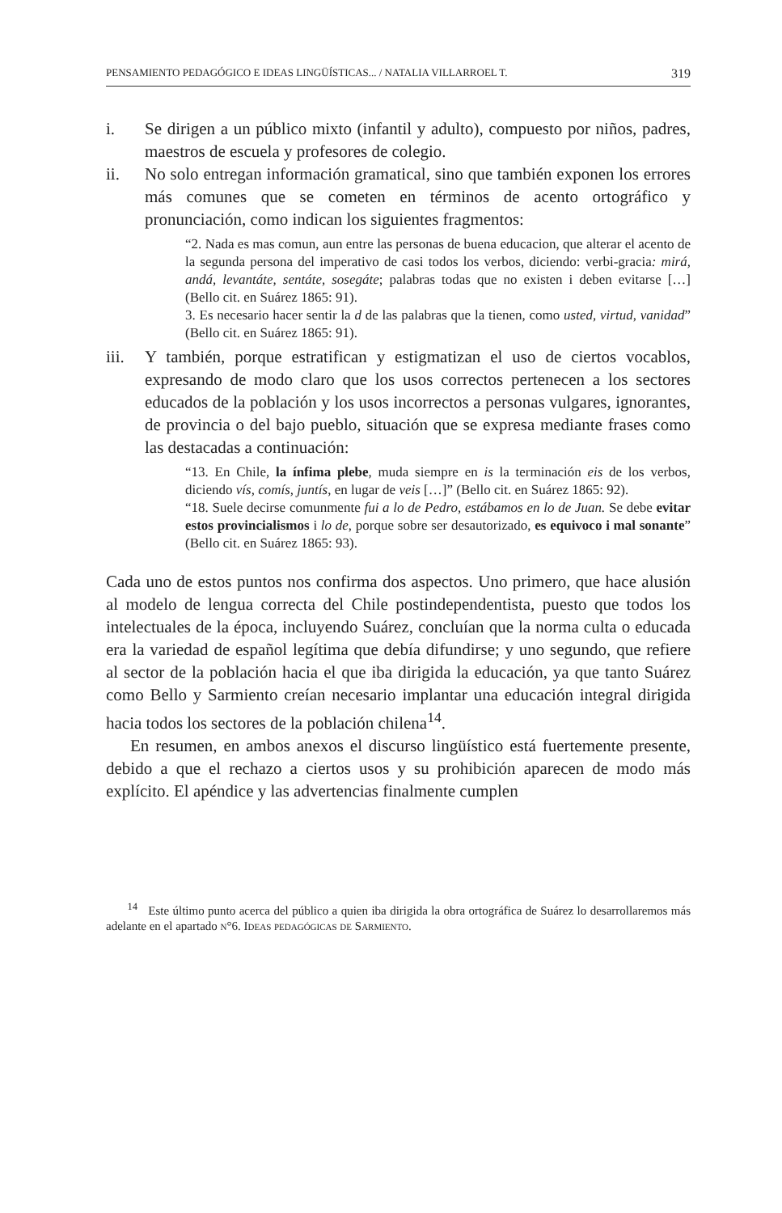PENSAMIENTO PEDAGÓGICO E IDEAS LINGÜÍSTICAS... / NATALIA VILLARROEL T. 319
i. Se dirigen a un público mixto (infantil y adulto), compuesto por niños, padres, maestros de escuela y profesores de colegio.
ii. No solo entregan información gramatical, sino que también exponen los errores más comunes que se cometen en términos de acento ortográfico y pronunciación, como indican los siguientes fragmentos:
“2. Nada es mas comun, aun entre las personas de buena educacion, que alterar el acento de la segunda persona del imperativo de casi todos los verbos, diciendo: verbi-gracia: mirá, andá, levantáte, sentáte, sosegáte; palabras todas que no existen i deben evitarse […] (Bello cit. en Suárez 1865: 91).
3. Es necesario hacer sentir la d de las palabras que la tienen, como usted, virtud, vanidad” (Bello cit. en Suárez 1865: 91).
iii. Y también, porque estratifican y estigmatizan el uso de ciertos vocablos, expresando de modo claro que los usos correctos pertenecen a los sectores educados de la población y los usos incorrectos a personas vulgares, ignorantes, de provincia o del bajo pueblo, situación que se expresa mediante frases como las destacadas a continuación:
“13. En Chile, la ínfima plebe, muda siempre en is la terminación eis de los verbos, diciendo vís, comís, juntís, en lugar de veis […]” (Bello cit. en Suárez 1865: 92).
“18. Suele decirse comunmente fui a lo de Pedro, estábamos en lo de Juan. Se debe evitar estos provincialismos i lo de, porque sobre ser desautorizado, es equivoco i mal sonante” (Bello cit. en Suárez 1865: 93).
Cada uno de estos puntos nos confirma dos aspectos. Uno primero, que hace alusión al modelo de lengua correcta del Chile postindependentista, puesto que todos los intelectuales de la época, incluyendo Suárez, concluían que la norma culta o educada era la variedad de español legítima que debía difundirse; y uno segundo, que refiere al sector de la población hacia el que iba dirigida la educación, ya que tanto Suárez como Bello y Sarmiento creían necesario implantar una educación integral dirigida hacia todos los sectores de la población chilena<sup>14</sup>.
En resumen, en ambos anexos el discurso lingüístico está fuertemente presente, debido a que el rechazo a ciertos usos y su prohibición aparecen de modo más explícito. El apéndice y las advertencias finalmente cumplen
<sup>14</sup> Este último punto acerca del público a quien iba dirigida la obra ortográfica de Suárez lo desarrollaremos más adelante en el apartado n°6. Ideas pedagógicas de Sarmiento.